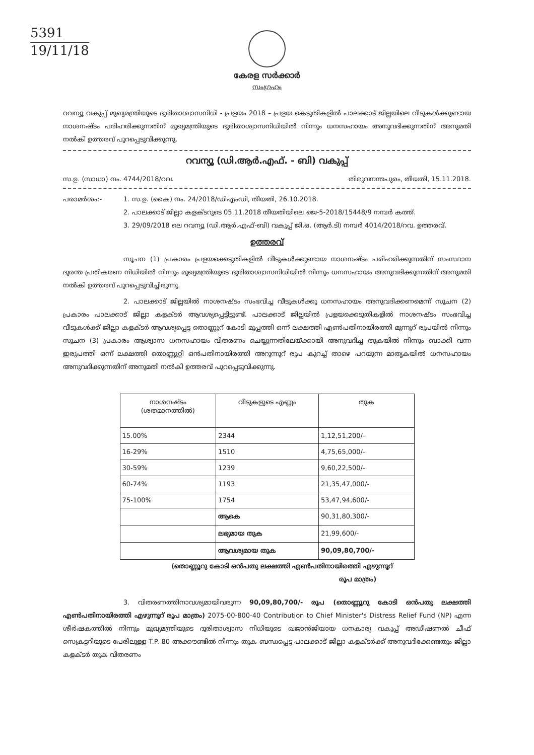5391
19/11/18
കേരള സർക്കാർ
സംഗ്രഹം
റവന്യൂ വകുപ്പ് മുഖ്യമന്ത്രിയുടെ ദുരിതാശ്വാസനിധി - പ്രളയം 2018 – പ്രളയ കെടുതികളിൽ പാലക്കാട് ജില്ലയിലെ വീടുകൾക്കുണ്ടായ നാശനഷ്ടം പരിഹരിക്കുന്നതിന് മുഖ്യമന്ത്രിയുടെ ദുരിതാശ്വാസനിധിയിൽ നിന്നും ധനസഹായം അനുവദിക്കുന്നതിന് അനുമതി നൽകി ഉത്തരവ് പുറപ്പെടുവിക്കുന്നു.
റവന്യൂ (ഡി.ആർ.എഫ്. - ബി) വകുപ്പ്
സ.ഉ. (സാധാ) നം. 4744/2018/റവ. തിരുവനന്തപുരം, തീയതി, 15.11.2018.
പരാമർശം:- 1. സ.ഉ. (കൈ) നം. 24/2018/ഡിഎംഡി, തീയതി, 26.10.2018.
2. പാലക്കാട് ജില്ലാ കളക്ടറുടെ 05.11.2018 തീയതിയിലെ ജെ-5-2018/15448/9 നമ്പർ കത്ത്.
3. 29/09/2018 ലെ റവന്യൂ (ഡി.ആർ.എഫ്-ബി) വകുപ്പ് ജി.ഒ. (ആർ.ടി) നമ്പർ 4014/2018/റവ. ഉത്തരവ്.
ഉത്തരവ്
സൂചന (1) പ്രകാരം പ്രളയക്കെടുതികളിൽ വീടുകൾക്കുണ്ടായ നാശനഷ്ടം പരിഹരിക്കുന്നതിന് സംസ്ഥാന ദുരന്ത പ്രതികരണ നിധിയിൽ നിന്നും മുഖ്യമന്ത്രിയുടെ ദുരിതാശ്വാസനിധിയിൽ നിന്നും ധനസഹായം അനുവദിക്കുന്നതിന് അനുമതി നൽകി ഉത്തരവ് പുറപ്പെടുവിച്ചിരുന്നു.
2. പാലക്കാട് ജില്ലയിൽ നാശനഷ്ടം സംഭവിച്ച വീടുകൾക്കു ധനസഹായം അനുവദിക്കണമെന്ന് സൂചന (2) പ്രകാരം പാലക്കാട് ജില്ലാ കളക്ടർ ആവശ്യപ്പെട്ടിട്ടുണ്ട്. പാലക്കാട് ജില്ലയിൽ പ്രളയക്കെടുതികളിൽ നാശനഷ്ടം സംഭവിച്ച വീടുകൾക്ക് ജില്ലാ കളക്ടർ ആവശ്യപ്പെട്ട തൊണ്ണൂറ് കോടി മുപ്പത്തി ഒന്ന് ലക്ഷത്തി എൺപതിനായിരത്തി മുന്നൂറ് രൂപയിൽ നിന്നും സൂചന (3) പ്രകാരം ആശ്വാസ ധനസഹായം വിതരണം ചെയ്യുന്നതിലേയ്ക്കായി അനുവദിച്ച തുകയിൽ നിന്നും ബാക്കി വന്ന ഇരുപത്തി ഒന്ന് ലക്ഷത്തി തൊണ്ണൂറ്റി ഒൻപതിനായിരത്തി അറുന്നൂറ് രൂപ കുറച്ച് താഴെ പറയുന്ന മാതൃകയിൽ ധനസഹായം അനുവദിക്കുന്നതിന് അനുമതി നൽകി ഉത്തരവ് പുറപ്പെടുവിക്കുന്നു.
| നാശനഷ്ടം (ശതമാനത്തിൽ) | വീടുകളുടെ എണ്ണം | തുക |
| --- | --- | --- |
| 15.00% | 2344 | 1,12,51,200/- |
| 16-29% | 1510 | 4,75,65,000/- |
| 30-59% | 1239 | 9,60,22,500/- |
| 60-74% | 1193 | 21,35,47,000/- |
| 75-100% | 1754 | 53,47,94,600/- |
| | ആകെ | 90,31,80,300/- |
| | ലഭ്യമായ തുക | 21,99,600/- |
| | ആവശ്യമായ തുക | 90,09,80,700/- |
(തൊണ്ണൂറു കോടി ഒൻപതു ലക്ഷത്തി എൺപതിനായിരത്തി എഴുന്നൂറ്
രൂപ മാത്രം)
3. വിതരണത്തിനാവശ്യമായിവരുന്ന 90,09,80,700/- രൂപ (തൊണ്ണൂറു കോടി ഒൻപതു ലക്ഷത്തി എൺപതിനായിരത്തി എഴുന്നൂറ് രൂപ മാത്രം) 2075-00-800-40 Contribution to Chief Minister's Distress Relief Fund (NP) എന്ന ശീർഷകത്തിൽ നിന്നും മുഖ്യമന്ത്രിയുടെ ദുരിതാശ്വാസ നിധിയുടെ ഖജാൻജിയായ ധനകാര്യ വകുപ്പ് അഡീഷണൽ ചീഫ് സെക്രട്ടറിയുടെ പേരിലുള്ള T.P. 80 അക്കൗണ്ടിൽ നിന്നും തുക ബന്ധപ്പെട്ട പാലക്കാട് ജില്ലാ കളക്ടർക്ക് അനുവദിക്കേണ്ടതും ജില്ലാ കളക്ടർ തുക വിതരണം